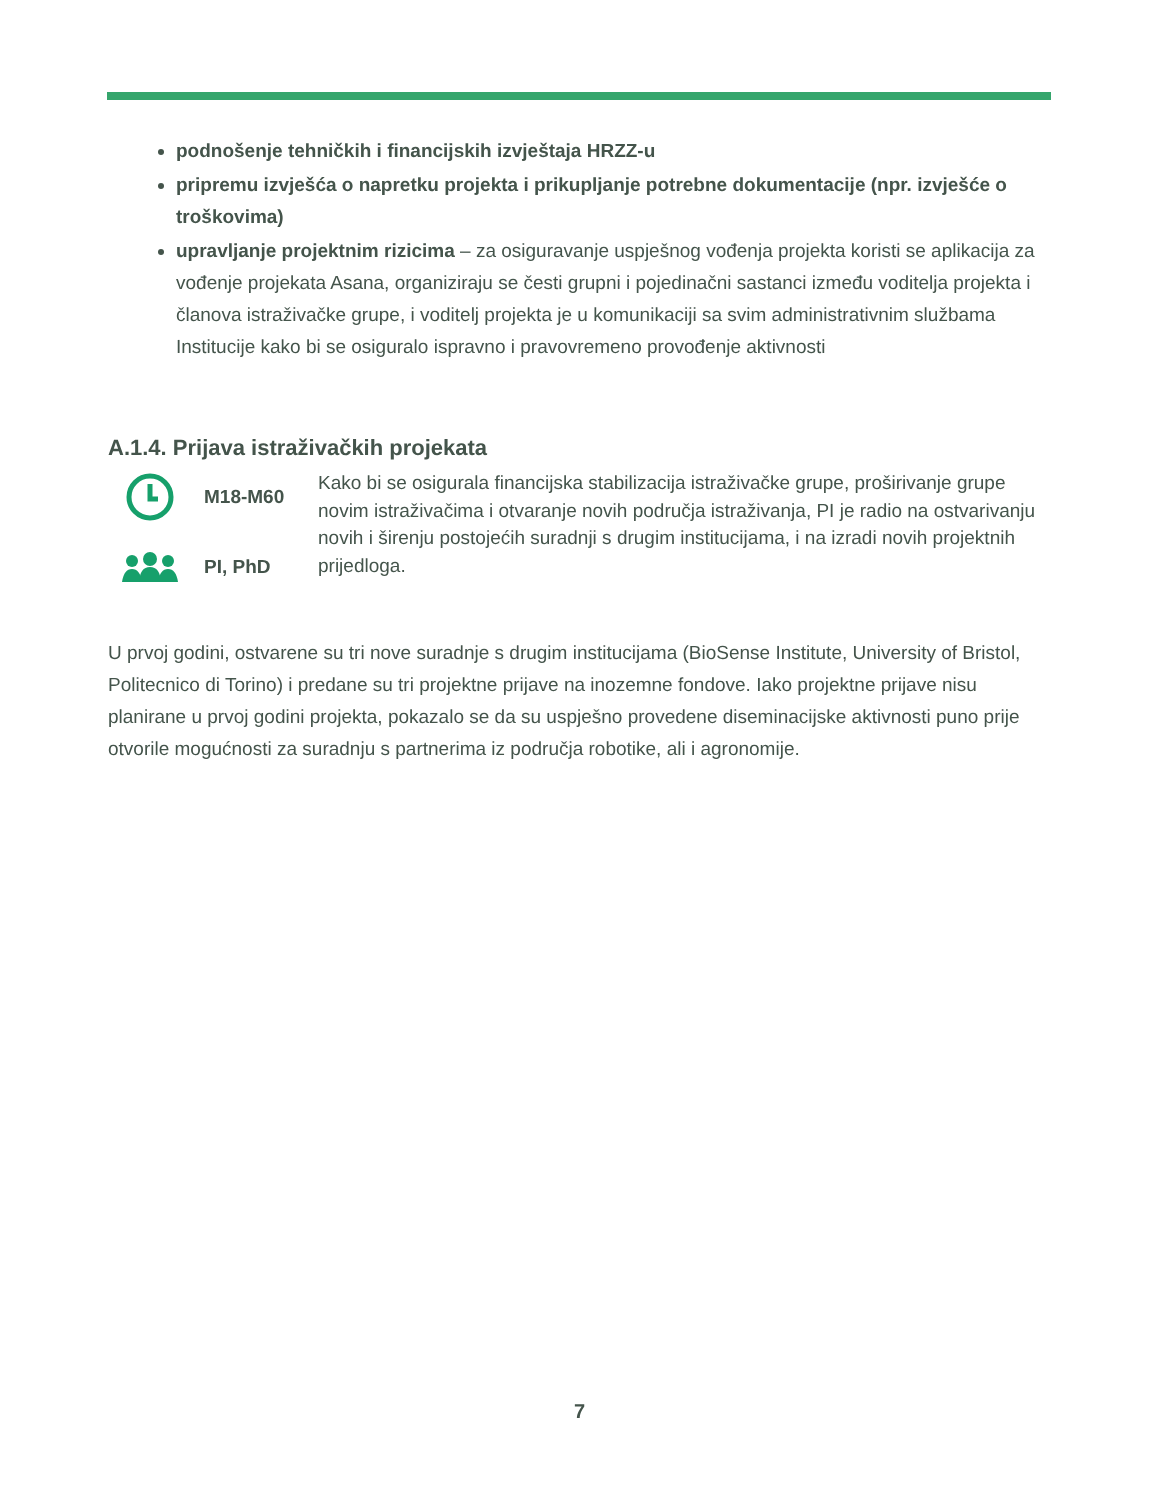podnošenje tehničkih i financijskih izvještaja HRZZ-u
pripremu izvješća o napretku projekta i prikupljanje potrebne dokumentacije (npr. izvješće o troškovima)
upravljanje projektnim rizicima – za osiguravanje uspješnog vođenja projekta koristi se aplikacija za vođenje projekata Asana, organiziraju se česti grupni i pojedinačni sastanci između voditelja projekta i članova istraživačke grupe, i voditelj projekta je u komunikaciji sa svim administrativnim službama Institucije kako bi se osiguralo ispravno i pravovremeno provođenje aktivnosti
A.1.4. Prijava istraživačkih projekata
M18-M60
PI, PhD
Kako bi se osigurala financijska stabilizacija istraživačke grupe, proširivanje grupe novim istraživačima i otvaranje novih područja istraživanja, PI je radio na ostvarivanju novih i širenju postojećih suradnji s drugim institucijama, i na izradi novih projektnih prijedloga.
U prvoj godini, ostvarene su tri nove suradnje s drugim institucijama (BioSense Institute, University of Bristol, Politecnico di Torino) i predane su tri projektne prijave na inozemne fondove. Iako projektne prijave nisu planirane u prvoj godini projekta, pokazalo se da su uspješno provedene diseminacijske aktivnosti puno prije otvorile mogućnosti za suradnju s partnerima iz područja robotike, ali i agronomije.
7